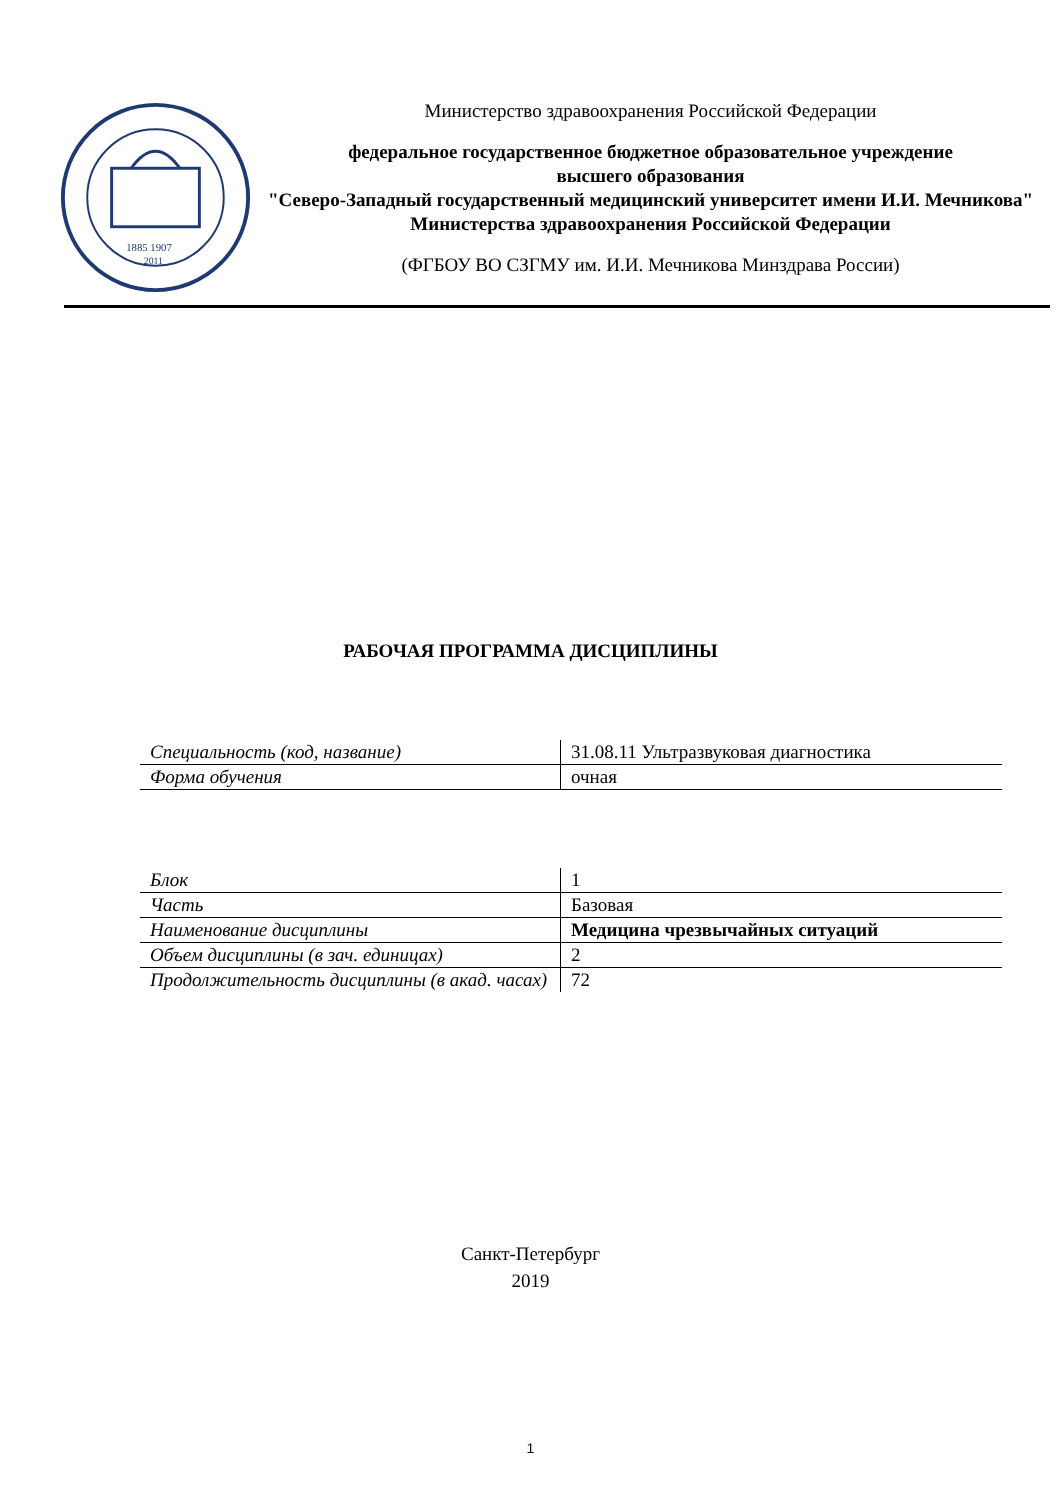1885 1907
2011
Министерство здравоохранения Российской Федерации
федеральное государственное бюджетное образовательное учреждение
высшего образования
"Северо-Западный государственный медицинский университет имени И.И. Мечникова"
Министерства здравоохранения Российской Федерации
(ФГБОУ ВО СЗГМУ им. И.И. Мечникова Минздрава России)
РАБОЧАЯ ПРОГРАММА ДИСЦИПЛИНЫ
| Специальность (код, название) | 31.08.11 Ультразвуковая диагностика |
| Форма обучения | очная |
| Блок | 1 |
| Часть | Базовая |
| Наименование дисциплины | Медицина чрезвычайных ситуаций |
| Объем дисциплины (в зач. единицах) | 2 |
| Продолжительность дисциплины (в акад. часах) | 72 |
Санкт-Петербург
2019
1